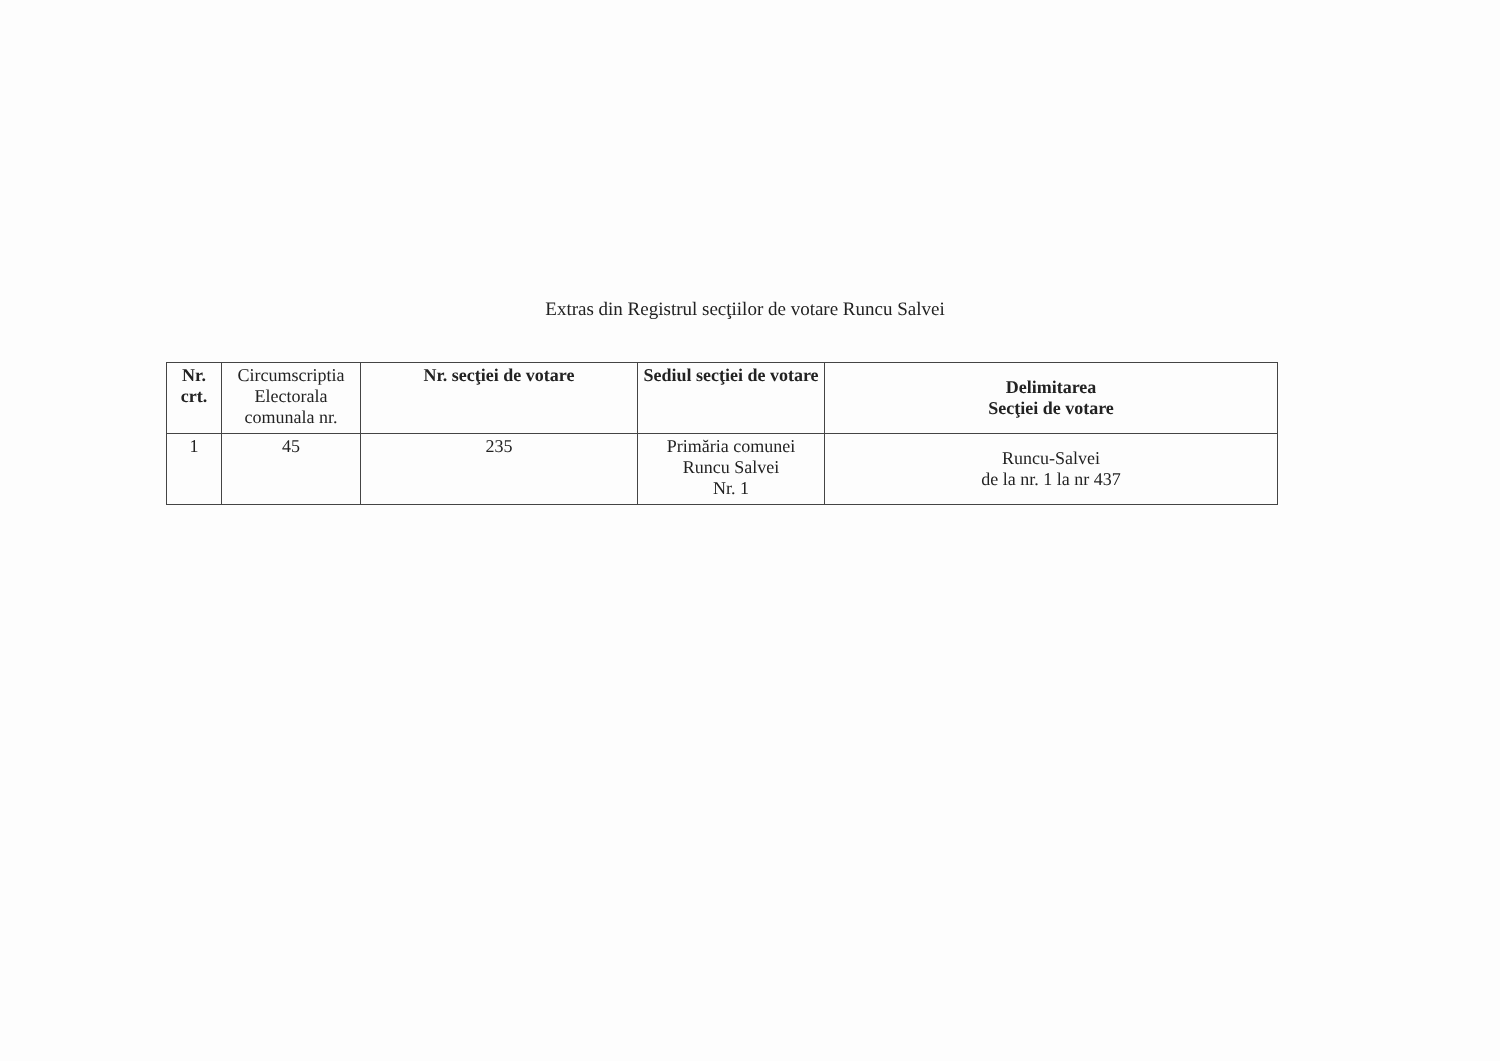Extras din Registrul secţiilor de votare Runcu Salvei
| Nr. crt. | Circumscriptia Electorala comunala nr. | Nr. secţiei de votare | Sediul secţiei de votare | Delimitarea Secţiei de votare |
| --- | --- | --- | --- | --- |
| 1 | 45 | 235 | Primăria comunei Runcu Salvei Nr. 1 | Runcu-Salvei de la nr. 1 la nr 437 |